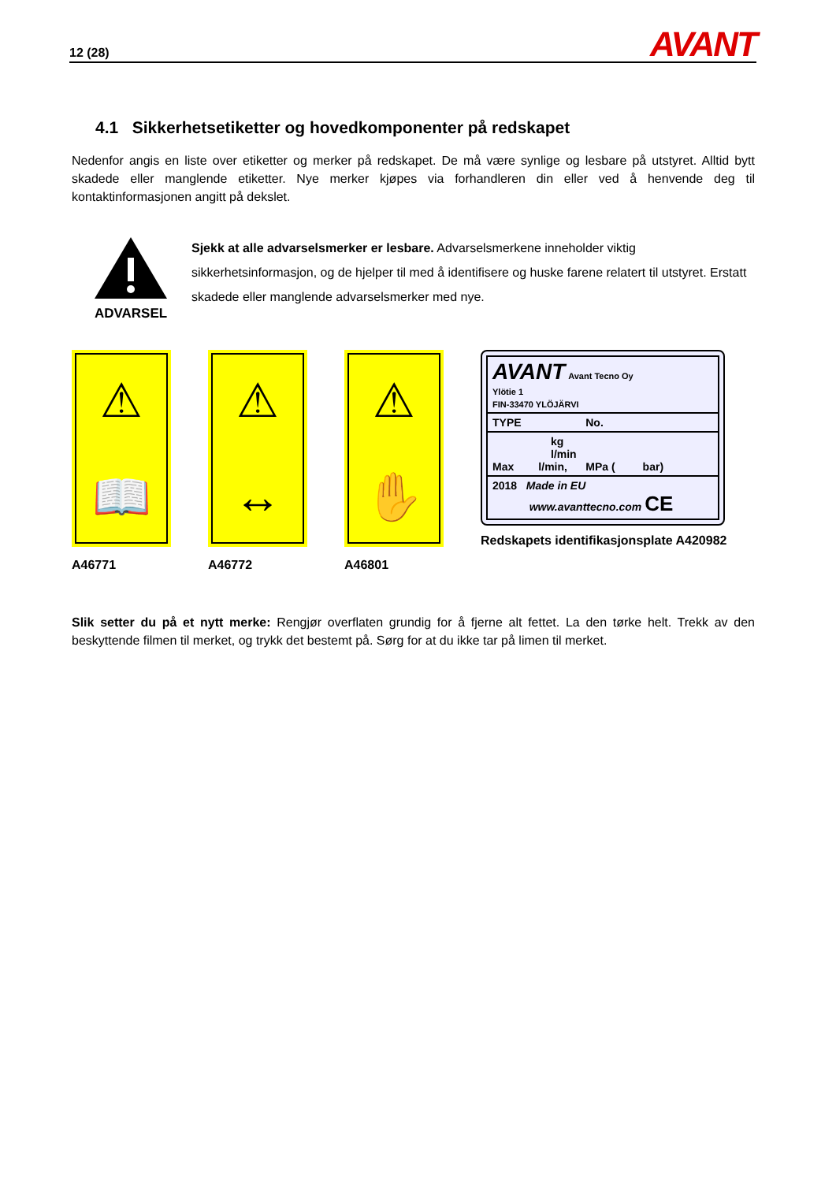12 (28) AVANT
4.1 Sikkerhetsetiketter og hovedkomponenter på redskapet
Nedenfor angis en liste over etiketter og merker på redskapet. De må være synlige og lesbare på utstyret. Alltid bytt skadede eller manglende etiketter. Nye merker kjøpes via forhandleren din eller ved å henvende deg til kontaktinformasjonen angitt på dekslet.
ADVARSEL
Sjekk at alle advarselsmerker er lesbare. Advarselsmerkene inneholder viktig sikkerhetsinformasjon, og de hjelper til med å identifisere og huske farene relatert til utstyret. Erstatt skadede eller manglende advarselsmerker med nye.
⚠
📖
A46771
⚠
↔
A46772
⚠
✋
A46801
AVANT Avant Tecno Oy
Ylötie 1
FIN-33470 YLÖJÄRVI
TYPE No.
kg
l/min
Max l/min, MPa ( bar)
2018 Made in EU
www.avanttecno.com CE
Redskapets identifikasjonsplate A420982
Slik setter du på et nytt merke: Rengjør overflaten grundig for å fjerne alt fettet. La den tørke helt. Trekk av den beskyttende filmen til merket, og trykk det bestemt på. Sørg for at du ikke tar på limen til merket.